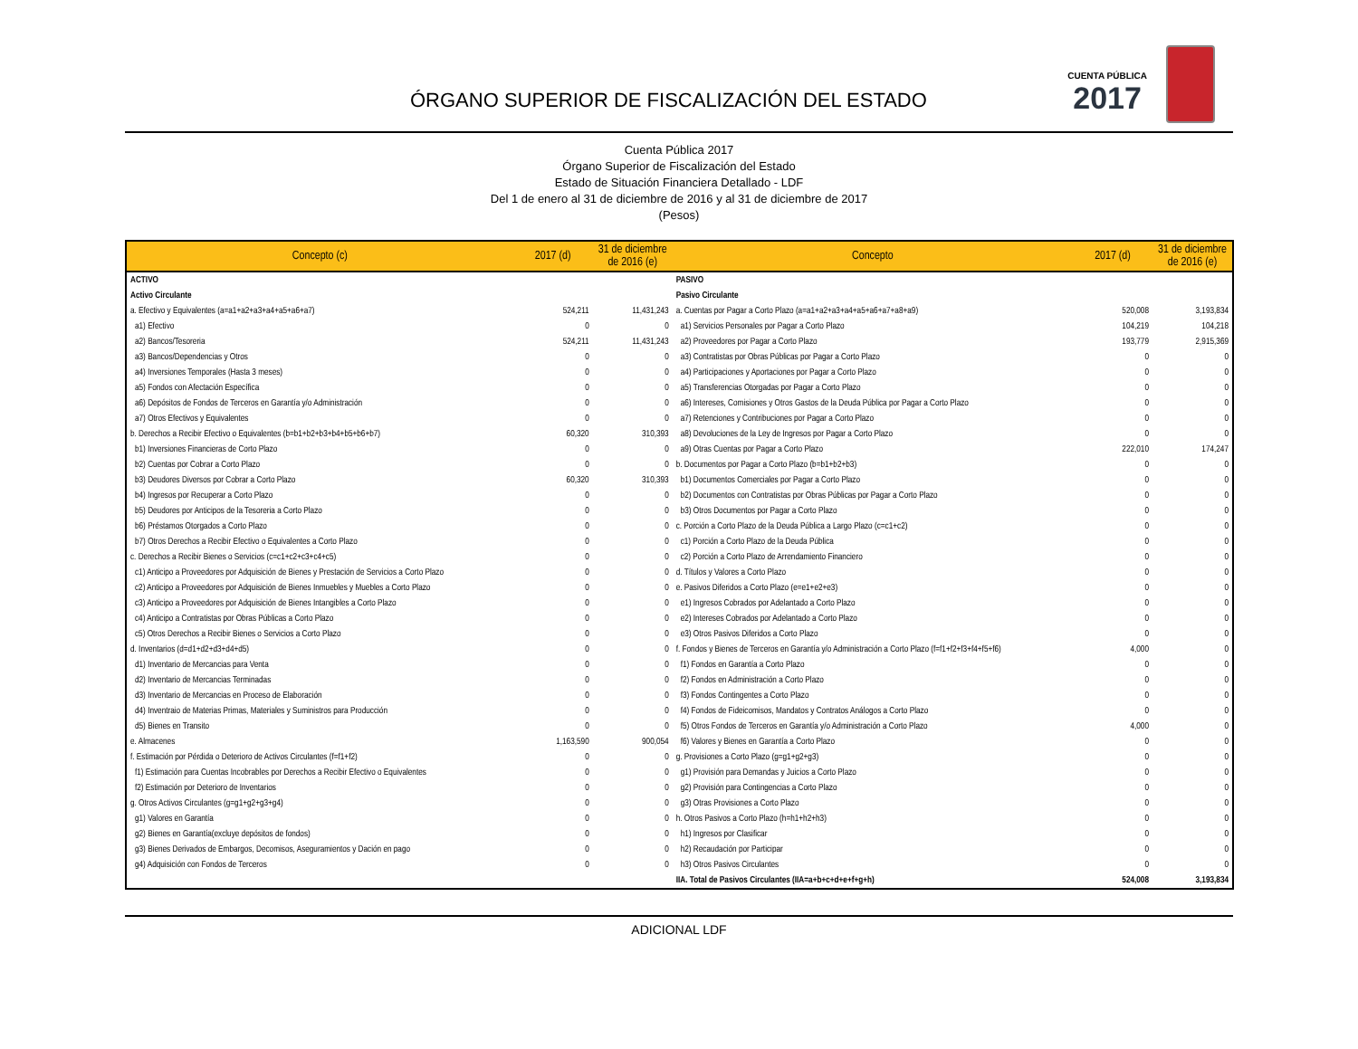ÓRGANO SUPERIOR DE FISCALIZACIÓN DEL ESTADO
CUENTA PÚBLICA
2017
Cuenta Pública 2017
Órgano Superior de Fiscalización del Estado
Estado de Situación Financiera Detallado - LDF
Del 1 de enero al 31 de diciembre de 2016 y al 31 de diciembre de 2017
(Pesos)
| Concepto (c) | 2017 (d) | 31 de diciembre de 2016 (e) | Concepto | 2017 (d) | 31 de diciembre de 2016 (e) |
| --- | --- | --- | --- | --- | --- |
| ACTIVO | | | PASIVO | | |
| Activo Circulante | | | Pasivo Circulante | | |
| a. Efectivo y Equivalentes (a=a1+a2+a3+a4+a5+a6+a7) | 524,211 | 11,431,243 | a. Cuentas por Pagar a Corto Plazo (a=a1+a2+a3+a4+a5+a6+a7+a8+a9) | 520,008 | 3,193,834 |
| a1) Efectivo | 0 | 0 | a1) Servicios Personales por Pagar a Corto Plazo | 104,219 | 104,218 |
| a2) Bancos/Tesoreria | 524,211 | 11,431,243 | a2) Proveedores por Pagar a Corto Plazo | 193,779 | 2,915,369 |
| a3) Bancos/Dependencias y Otros | 0 | 0 | a3) Contratistas por Obras Públicas por Pagar a Corto Plazo | 0 | 0 |
| a4) Inversiones Temporales (Hasta 3 meses) | 0 | 0 | a4) Participaciones y Aportaciones por Pagar a Corto Plazo | 0 | 0 |
| a5) Fondos con Afectación Específica | 0 | 0 | a5) Transferencias Otorgadas por Pagar a Corto Plazo | 0 | 0 |
| a6) Depósitos de Fondos de Terceros en Garantía y/o Administración | 0 | 0 | a6) Intereses, Comisiones y Otros Gastos de la Deuda Pública por Pagar a Corto Plazo | 0 | 0 |
| a7) Otros Efectivos y Equivalentes | 0 | 0 | a7) Retenciones y Contribuciones por Pagar a Corto Plazo | 0 | 0 |
| b. Derechos a Recibir Efectivo o Equivalentes (b=b1+b2+b3+b4+b5+b6+b7) | 60,320 | 310,393 | a8) Devoluciones de la Ley de Ingresos por Pagar a Corto Plazo | 0 | 0 |
| b1) Inversiones Financieras de Corto Plazo | 0 | 0 | a9) Otras Cuentas por Pagar a Corto Plazo | 222,010 | 174,247 |
| b2) Cuentas por Cobrar a Corto Plazo | 0 | 0 | b. Documentos por Pagar a Corto Plazo (b=b1+b2+b3) | 0 | 0 |
| b3) Deudores Diversos por Cobrar a Corto Plazo | 60,320 | 310,393 | b1) Documentos Comerciales por Pagar a Corto Plazo | 0 | 0 |
| b4) Ingresos por Recuperar a Corto Plazo | 0 | 0 | b2) Documentos con Contratistas por Obras Públicas por Pagar a Corto Plazo | 0 | 0 |
| b5) Deudores por Anticipos de la Tesoreria a Corto Plazo | 0 | 0 | b3) Otros Documentos por Pagar a Corto Plazo | 0 | 0 |
| b6) Préstamos Otorgados a Corto Plazo | 0 | 0 | c. Porción a Corto Plazo de la Deuda Pública a Largo Plazo (c=c1+c2) | 0 | 0 |
| b7) Otros Derechos a Recibir Efectivo o Equivalentes a Corto Plazo | 0 | 0 | c1) Porción a Corto Plazo de la Deuda Pública | 0 | 0 |
| c. Derechos a Recibir Bienes o Servicios (c=c1+c2+c3+c4+c5) | 0 | 0 | c2) Porción a Corto Plazo de Arrendamiento Financiero | 0 | 0 |
| c1) Anticipo a Proveedores por Adquisición de Bienes y Prestación de Servicios a Corto Plazo | 0 | 0 | d. Títulos y Valores a Corto Plazo | 0 | 0 |
| c2) Anticipo a Proveedores por Adquisición de Bienes Inmuebles y Muebles a Corto Plazo | 0 | 0 | e. Pasivos Diferidos a Corto Plazo (e=e1+e2+e3) | 0 | 0 |
| c3) Anticipo a Proveedores por Adquisición de Bienes Intangibles a Corto Plazo | 0 | 0 | e1) Ingresos Cobrados por Adelantado a Corto Plazo | 0 | 0 |
| c4) Anticipo a Contratistas por Obras Públicas a Corto Plazo | 0 | 0 | e2) Intereses Cobrados por Adelantado a Corto Plazo | 0 | 0 |
| c5) Otros Derechos a Recibir Bienes o Servicios a Corto Plazo | 0 | 0 | e3) Otros Pasivos Diferidos a Corto Plazo | 0 | 0 |
| d. Inventarios (d=d1+d2+d3+d4+d5) | 0 | 0 | f. Fondos y Bienes de Terceros en Garantía y/o Administración a Corto Plazo (f=f1+f2+f3+f4+f5+f6) | 4,000 | 0 |
| d1) Inventario de Mercancias para Venta | 0 | 0 | f1) Fondos en Garantía a Corto Plazo | 0 | 0 |
| d2) Inventario de Mercancias Terminadas | 0 | 0 | f2) Fondos en Administración a Corto Plazo | 0 | 0 |
| d3) Inventario de Mercancias en Proceso de Elaboración | 0 | 0 | f3) Fondos Contingentes a Corto Plazo | 0 | 0 |
| d4) Inventraio de Materias Primas, Materiales y Suministros para Producción | 0 | 0 | f4) Fondos de Fideicomisos, Mandatos y Contratos Análogos a Corto Plazo | 0 | 0 |
| d5) Bienes en Transito | 0 | 0 | f5) Otros Fondos de Terceros en Garantía y/o Administración a Corto Plazo | 4,000 | 0 |
| e. Almacenes | 1,163,590 | 900,054 | f6) Valores y Bienes en Garantía a Corto Plazo | 0 | 0 |
| f. Estimación por Pérdida o Deterioro de Activos Circulantes (f=f1+f2) | 0 | 0 | g. Provisiones a Corto Plazo (g=g1+g2+g3) | 0 | 0 |
| f1) Estimación para Cuentas Incobrables por Derechos a Recibir Efectivo o Equivalentes | 0 | 0 | g1) Provisión para Demandas y Juicios a Corto Plazo | 0 | 0 |
| f2) Estimación por Deterioro de Inventarios | 0 | 0 | g2) Provisión para Contingencias a Corto Plazo | 0 | 0 |
| g. Otros Activos Circulantes (g=g1+g2+g3+g4) | 0 | 0 | g3) Otras Provisiones a Corto Plazo | 0 | 0 |
| g1) Valores en Garantía | 0 | 0 | h. Otros Pasivos a Corto Plazo (h=h1+h2+h3) | 0 | 0 |
| g2) Bienes en Garantía(excluye depósitos de fondos) | 0 | 0 | h1) Ingresos por Clasificar | 0 | 0 |
| g3) Bienes Derivados de Embargos, Decomisos, Aseguramientos y Dación en pago | 0 | 0 | h2) Recaudación por Participar | 0 | 0 |
| g4) Adquisición con Fondos de Terceros | 0 | 0 | h3) Otros Pasivos Circulantes | 0 | 0 |
| | | | IIA. Total de Pasivos Circulantes (IIA=a+b+c+d+e+f+g+h) | 524,008 | 3,193,834 |
ADICIONAL LDF